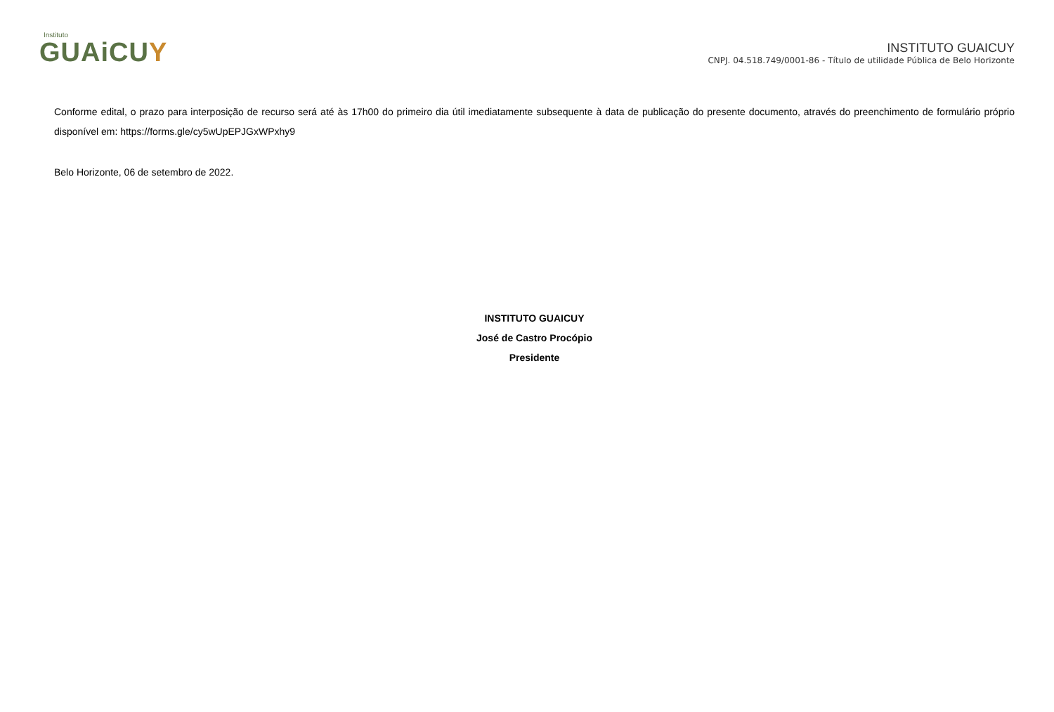Instituto
GUAiCUY
INSTITUTO GUAICUY
CNPJ. 04.518.749/0001-86 - Título de utilidade Pública de Belo Horizonte
Conforme edital, o prazo para interposição de recurso será até às 17h00 do primeiro dia útil imediatamente subsequente à data de publicação do presente documento, através do preenchimento de formulário próprio disponível em: https://forms.gle/cy5wUpEPJGxWPxhy9
Belo Horizonte, 06 de setembro de 2022.
INSTITUTO GUAICUY
José de Castro Procópio
Presidente